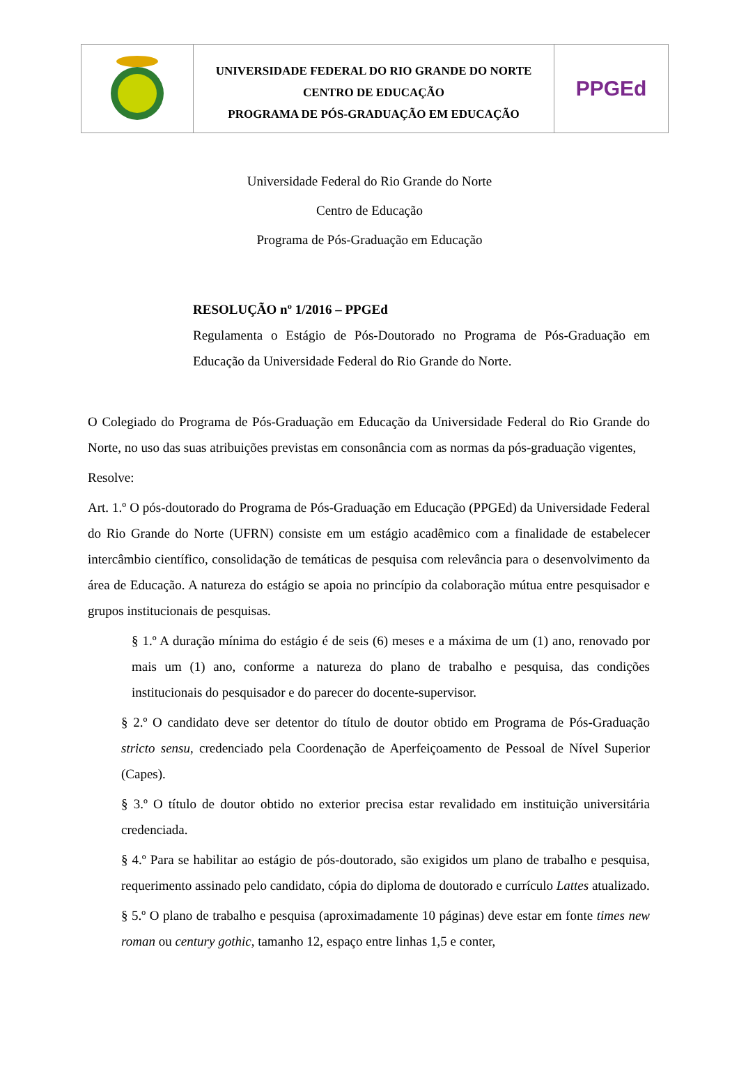UNIVERSIDADE FEDERAL DO RIO GRANDE DO NORTE
CENTRO DE EDUCAÇÃO
PROGRAMA DE PÓS-GRADUAÇÃO EM EDUCAÇÃO
PPGEd
Universidade Federal do Rio Grande do Norte
Centro de Educação
Programa de Pós-Graduação em Educação
RESOLUÇÃO nº 1/2016 – PPGEd
Regulamenta o Estágio de Pós-Doutorado no Programa de Pós-Graduação em Educação da Universidade Federal do Rio Grande do Norte.
O Colegiado do Programa de Pós-Graduação em Educação da Universidade Federal do Rio Grande do Norte, no uso das suas atribuições previstas em consonância com as normas da pós-graduação vigentes,
Resolve:
Art. 1.º O pós-doutorado do Programa de Pós-Graduação em Educação (PPGEd) da Universidade Federal do Rio Grande do Norte (UFRN) consiste em um estágio acadêmico com a finalidade de estabelecer intercâmbio científico, consolidação de temáticas de pesquisa com relevância para o desenvolvimento da área de Educação. A natureza do estágio se apoia no princípio da colaboração mútua entre pesquisador e grupos institucionais de pesquisas.
§ 1.º A duração mínima do estágio é de seis (6) meses e a máxima de um (1) ano, renovado por mais um (1) ano, conforme a natureza do plano de trabalho e pesquisa, das condições institucionais do pesquisador e do parecer do docente-supervisor.
§ 2.º O candidato deve ser detentor do título de doutor obtido em Programa de Pós-Graduação stricto sensu, credenciado pela Coordenação de Aperfeiçoamento de Pessoal de Nível Superior (Capes).
§ 3.º O título de doutor obtido no exterior precisa estar revalidado em instituição universitária credenciada.
§ 4.º Para se habilitar ao estágio de pós-doutorado, são exigidos um plano de trabalho e pesquisa, requerimento assinado pelo candidato, cópia do diploma de doutorado e currículo Lattes atualizado.
§ 5.º O plano de trabalho e pesquisa (aproximadamente 10 páginas) deve estar em fonte times new roman ou century gothic, tamanho 12, espaço entre linhas 1,5 e conter,